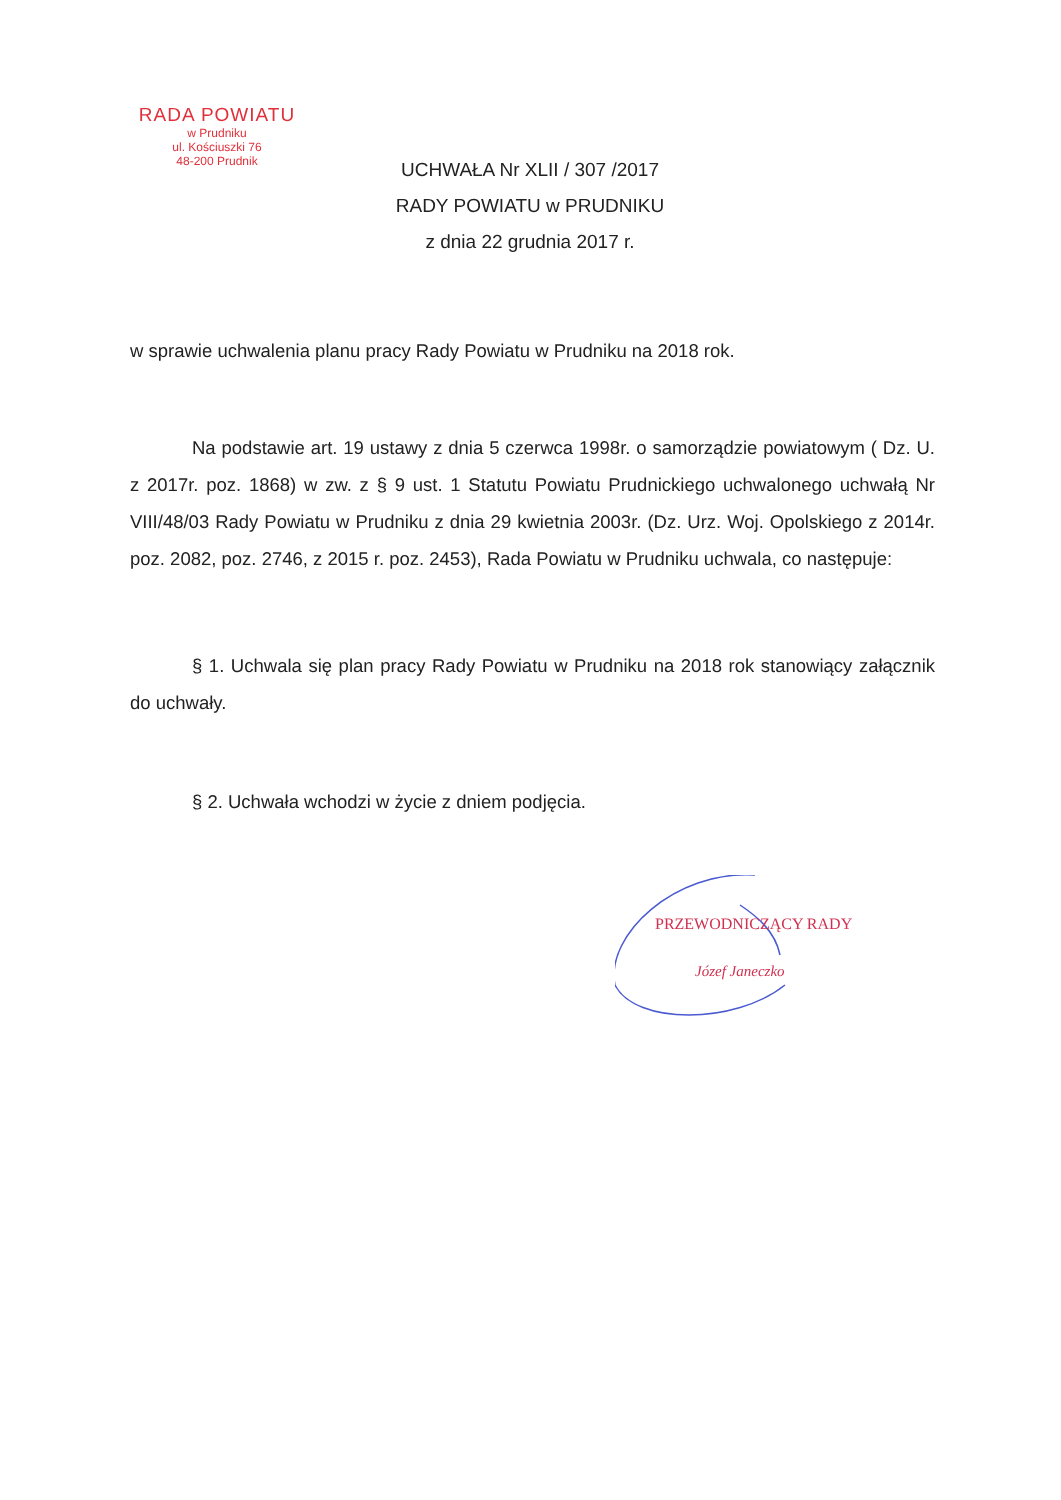RADA POWIATU
w Prudniku
ul. Kościuszki 76
48-200 Prudnik
UCHWAŁA Nr XLII / 307 /2017
RADY POWIATU w PRUDNIKU
z dnia 22 grudnia 2017 r.
w sprawie uchwalenia planu pracy Rady Powiatu w Prudniku na 2018 rok.
Na podstawie art. 19 ustawy z dnia 5 czerwca 1998r. o samorządzie powiatowym ( Dz. U. z 2017r. poz. 1868) w zw. z § 9 ust. 1 Statutu Powiatu Prudnickiego uchwalonego uchwałą Nr VIII/48/03 Rady Powiatu w Prudniku z dnia 29 kwietnia 2003r. (Dz. Urz. Woj. Opolskiego z 2014r. poz. 2082, poz. 2746, z 2015 r. poz. 2453), Rada Powiatu w Prudniku uchwala, co następuje:
§ 1. Uchwala się plan pracy Rady Powiatu w Prudniku na 2018 rok stanowiący załącznik do uchwały.
§ 2. Uchwała wchodzi w życie z dniem podjęcia.
PRZEWODNICZĄCY RADY
Józef Janeczko